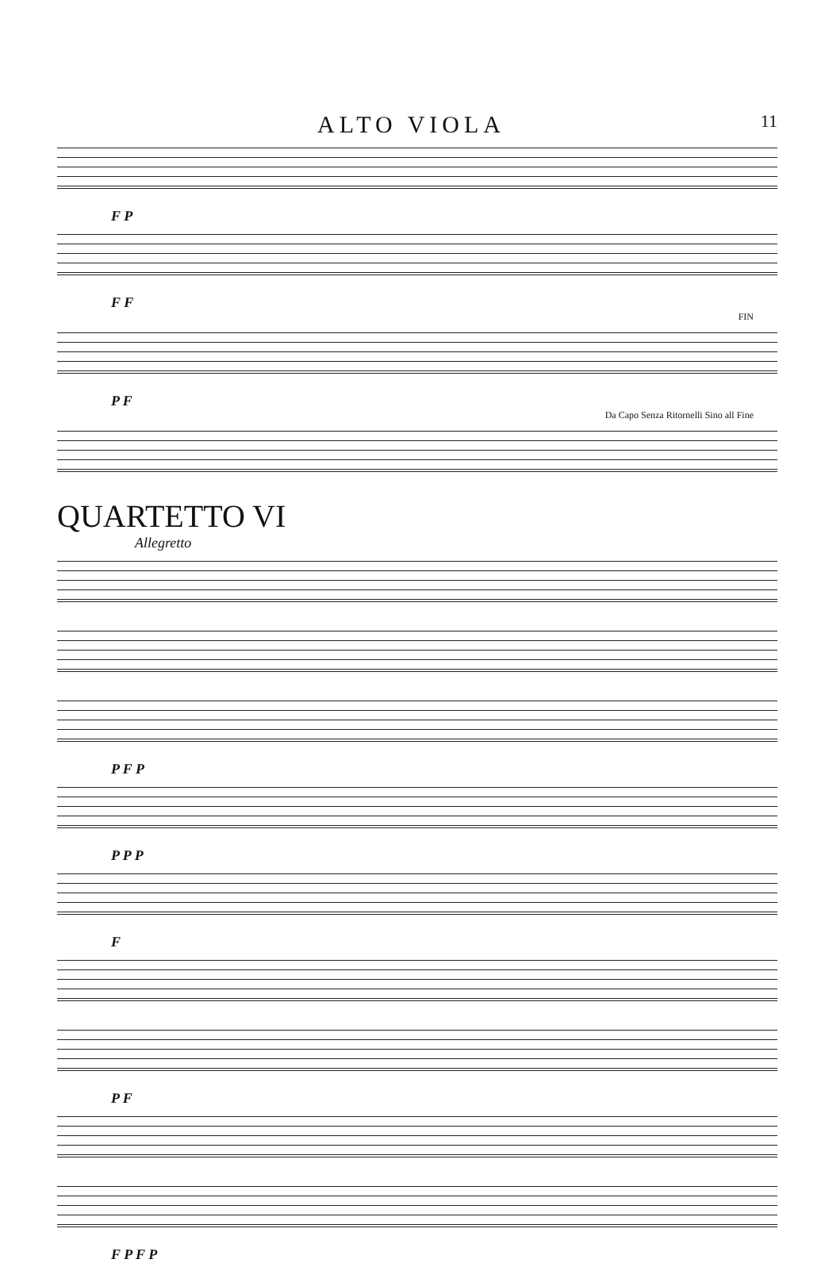ALTO VIOLA
11
F P
F F
FIN
P F
Da Capo Senza Ritornelli Sino all Fine
QUARTETTO VI
Allegretto
P F P
P P P
F
P F
F P F P